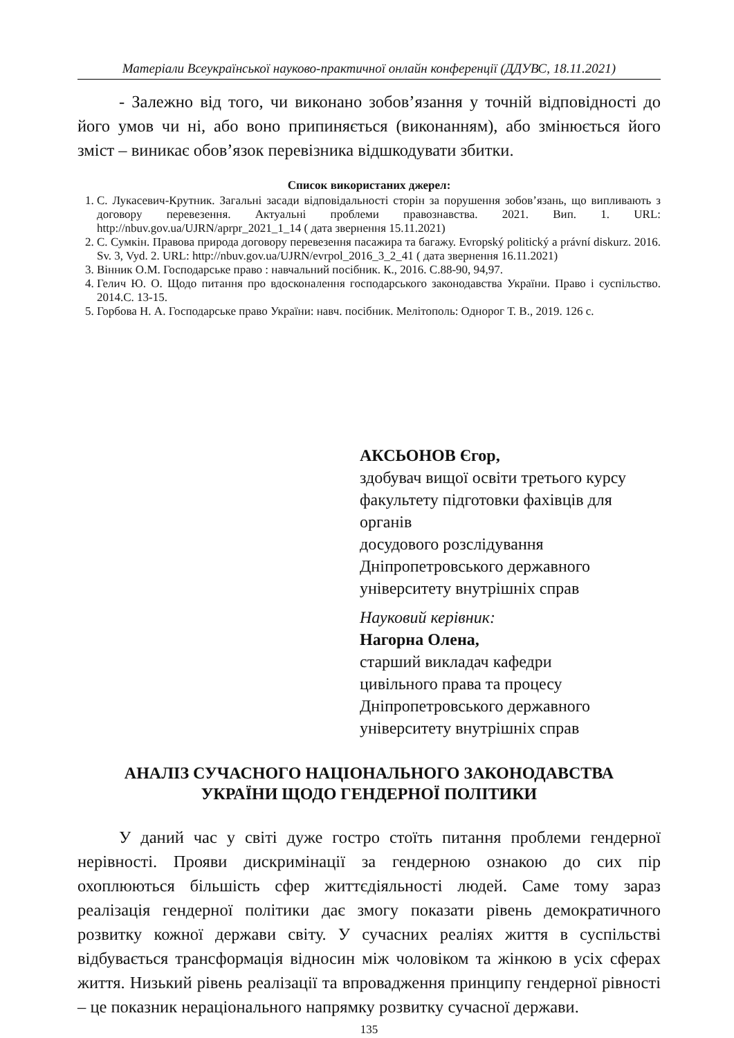Матеріали Всеукраїнської науково-практичної онлайн конференції (ДДУВС, 18.11.2021)
- Залежно від того, чи виконано зобов’язання у точній відповідності до його умов чи ні, або воно припиняється (виконанням), або змінюється його зміст – виникає обов’язок перевізника відшкодувати збитки.
Список використаних джерел:
1. С. Лукасевич-Крутник. Загальні засади відповідальності сторін за порушення зобов’язань, що випливають з договору перевезення. Актуальні проблеми правознавства. 2021. Вип. 1. URL: http://nbuv.gov.ua/UJRN/aprpr_2021_1_14 ( дата звернення 15.11.2021)
2. С. Сумкін. Правова природа договору перевезення пасажира та багажу. Evropský politický a právní diskurz. 2016. Sv. 3, Vyd. 2. URL: http://nbuv.gov.ua/UJRN/evrpol_2016_3_2_41 ( дата звернення 16.11.2021)
3. Вінник О.М. Господарське право : навчальний посібник. К., 2016. С.88-90, 94,97.
4. Гелич Ю. О. Щодо питання про вдосконалення господарського законодавства України. Право і суспільство. 2014.С. 13-15.
5. Горбова Н. А. Господарське право України: навч. посібник. Мелітополь: Однорог Т. В., 2019. 126 с.
АКСЬОНОВ Єгор,
здобувач вищої освіти третього курсу
факультету підготовки фахівців для
органів
досудового розслідування
Дніпропетровського державного
університету внутрішніх справ
Науковий керівник:
Нагорна Олена,
старший викладач кафедри
цивільного права та процесу
Дніпропетровського державного
університету внутрішніх справ
АНАЛІЗ СУЧАСНОГО НАЦІОНАЛЬНОГО ЗАКОНОДАВСТВА
УКРАЇНИ ЩОДО ГЕНДЕРНОЇ ПОЛІТИКИ
У даний час у світі дуже гостро стоїть питання проблеми гендерної нерівності. Прояви дискримінації за гендерною ознакою до сих пір охоплюються більшість сфер життєдіяльності людей. Саме тому зараз реалізація гендерної політики дає змогу показати рівень демократичного розвитку кожної держави світу. У сучасних реаліях життя в суспільстві відбувається трансформація відносин між чоловіком та жінкою в усіх сферах життя. Низький рівень реалізації та впровадження принципу гендерної рівності – це показник нераціонального напрямку розвитку сучасної держави.
135